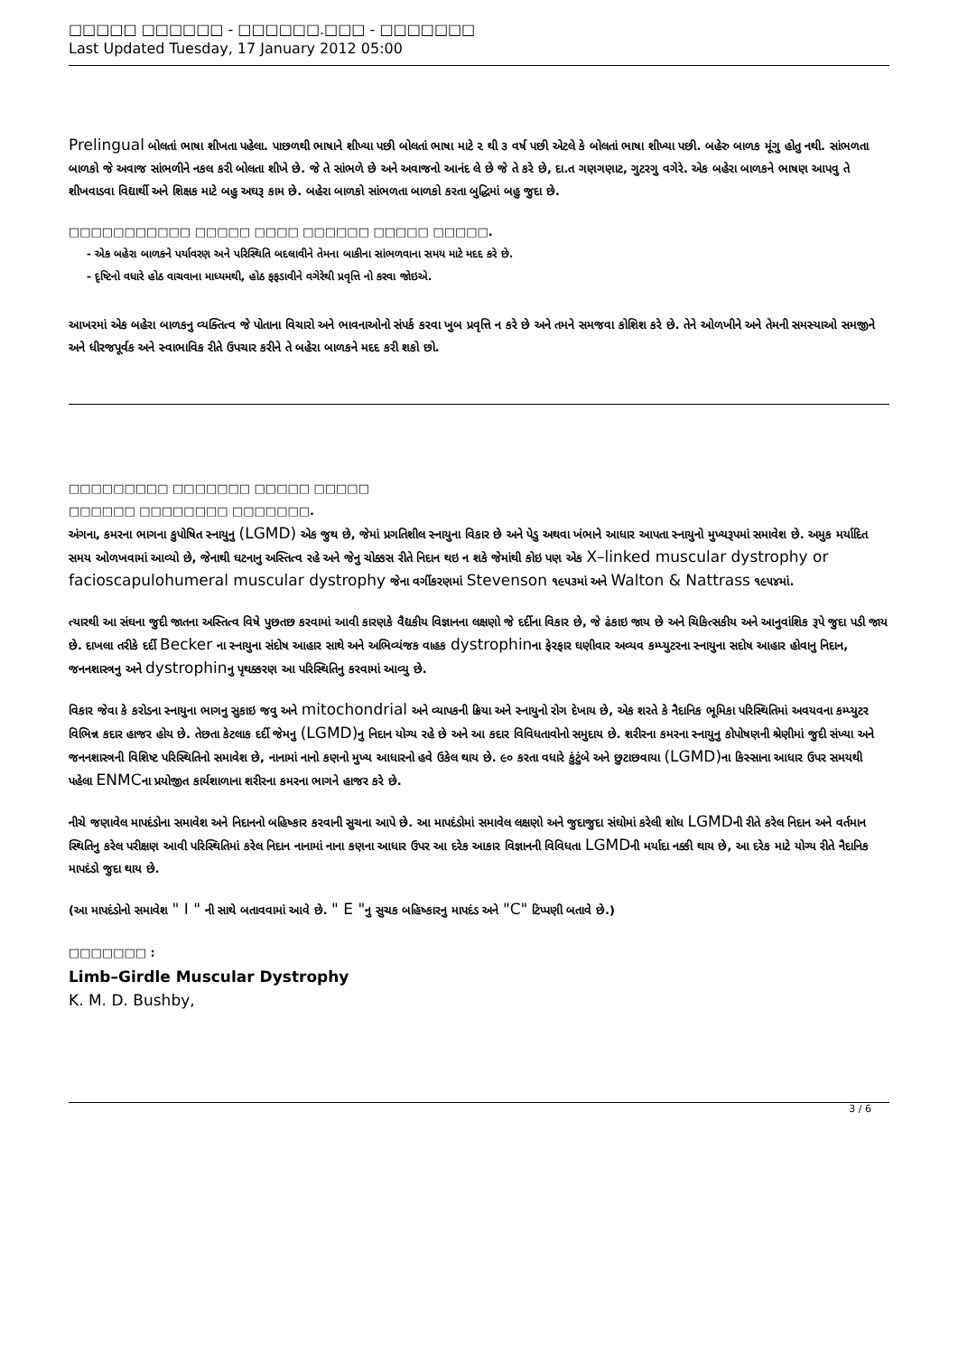□□□□□ □□□□□□ - □□□□□□.□□□ - □□□□□□□
Last Updated Tuesday, 17 January 2012 05:00
Prelingual બોલતાં ભાષા શીખતા પહેલા. પાછળથી ભાષાને શીખ્યા પછી બોલતાં ભાષા માટે ૨ થી ૩ વર્ષ પછી એટલે કે બોલતાં ભાષા શીખ્યા પછી. બહેરુ બાળક મૂંગુ હોતુ નથી. સાંભળતા બાળકો જે અવાજ સાંભળીને નકલ કરી બોલતા શીખે છે. જે તે સાંભળે છે અને અવાજનો આનંદ લે છે જે તે કરે છે, દા.ત ગણગણાટ, ગુટરગુ વગેરે. એક બહેરા બાળકને ભાષણ આપવુ તે શીખવાડવા વિદ્યાર્થી અને શિક્ષક માટે બહુ અઘરૂ કામ છે. બહેરા બાળકો સાંભળતા બાળકો કરતા બુદ્ધિમાં બહુ જુદા છે.
□□□□□□□□□□□ □□□□□ □□□□ □□□□□□ □□□□□ □□□□□.
- એક બહેરા બાળકને પર્યાવરણ અને પરિસ્થિતિ બદલાવીને તેમના બાકીના સાંભળવાના સમય માટે મદદ કરે છે.
- દૃષ્ટિનો વધારે હોઠ વાચવાના માધ્યમથી, હોઠ ફફડાવીને વગેરેથી પ્રવૃત્તિ નો કરવા જોઇએ.
આખરમાં એક બહેરા બાળકનુ વ્યક્તિત્વ જે પોતાના વિચારો અને ભાવનાઓનો સંપર્ક કરવા ખુબ પ્રવૃત્તિ ન કરે છે અને તમને સમજવા કોશિશ કરે છે. તેને ઓળખીને અને તેમની સમસ્યાઓ સમજીને અને ધીરજપૂર્વક અને સ્વાભાવિક રીતે ઉપચાર કરીને તે બહેરા બાળકને મદદ કરી શકો છો.
□□□□□□□□□ □□□□□□□ □□□□□ □□□□□
□□□□□□ □□□□□□□□ □□□□□□□.
અંગના, કમરના ભાગના કુપોષિત સ્નાયુનુ (LGMD) એક જુથ છે, જેમાં પ્રગતિશીલ સ્નાયુના વિકાર છે અને પેડુ અથવા ખંભાને આધાર આપતા સ્નાયુનો મુખ્યરૂપમાં સમાવેશ છે. અમુક મર્યાદિત સમય ઓળખવામાં આવ્યો છે, જેનાથી ઘટનાનુ અસ્તિત્વ રહે અને જેનુ ચોક્કસ રીતે નિદાન થઇ ન શકે જેમાંથી કોઇ પણ એક X–linked muscular dystrophy or facioscapulohumeral muscular dystrophy જેના વર્ગીકરણમાં Stevenson ૧૯૫૩માં અને Walton & Nattrass ૧૯૫૪માં.
ત્યારથી આ સંઘના જુદી જાતના અસ્તિત્વ વિષે પુછતછ કરવામાં આવી કારણકે વૈદ્યકીય વિજ્ઞાનના લક્ષણો જે દર્દીના વિકાર છે, જે ઢંકાઇ જાય છે અને ચિકિત્સકીય અને આનુવાંશિક રૂપે જુદા પડી જાય છે. દાખલા તરીકે દર્દી Becker ના સ્નાયુના સંદોષ આહાર સાથે અને અભિવ્યંજક વાહક dystrophinના ફેરફાર ઘણીવાર અવ્યવ કમ્પ્યુટરના સ્નાયુના સદોષ આહાર હોવાનુ નિદાન, જનનશાસ્ત્રનુ અને dystrophinનુ પૃથક્કરણ આ પરિસ્થિતિનુ કરવામાં આવ્યુ છે.
વિકાર જેવા કે કરોડના સ્નાયુના ભાગનુ સુકાઇ જવુ અને mitochondrial અને વ્યાપકની ક્રિયા અને સ્નાયુનો રોગ દેખાય છે, એક શરતે કે નૈદાનિક ભૂમિકા પરિસ્થિતિમાં અવયવના કમ્પ્યુટર વિભિન્ન કદાર હાજર હોય છે. તેછતા કેટલાક દર્દી જેમનુ (LGMD) નુ નિદાન યોગ્ય રહે છે અને આ કદાર વિવિધતાવોનો સમુદાય છે. શરીરના કમરના સ્નાયુનુ કોપોષણની શ્રેણીમાં જુદી સંખ્યા અને જનનશાસ્ત્રની વિશિષ્ટ પરિસ્થિતિનો સમાવેશ છે, નાનામાં નાનો કણનો મુખ્ય આધારનો હવે ઉકેલ થાય છે. ૯૦ કરતા વધારે કુંટુંબે અને છુટાછવાયા (LGMD) ના કિસ્સાના આધાર ઉપર સમયથી પહેલા ENMCના પ્રયોજીત કાર્યશાળાના શરીરના કમરના ભાગને હાજર કરે છે.
નીચે જણાવેલ માપદંડોના સમાવેશ અને નિદાનનો બહિષ્કાર કરવાની સુચના આપે છે. આ માપદંડોમાં સમાવેલ લક્ષણો અને જુદાજુદા સંઘોમાં કરેલી શોધ LGMDની રીતે કરેલ નિદાન અને વર્તમાન સ્થિતિનુ કરેલ પરીક્ષણ આવી પરિસ્થિતિમાં કરેલ નિદાન નાનામાં નાના કણના આધાર ઉપર આ દરેક આકાર વિજ્ઞાનની વિવિધતા LGMDની મર્યાદા નક્કી થાય છે, આ દરેક માટે યોગ્ય રીતે નૈદાનિક માપદંડો જુદા થાય છે.
(આ માપદંડોનો સમાવેશ " I " ની સાથે બતાવવામાં આવે છે. " E "નુ સુચક બહિષ્કારનુ માપદંડ અને "C" ટિપ્પણી બતાવે છે.)
□□□□□□□ :
Limb–Girdle Muscular Dystrophy
K. M. D. Bushby,
3 / 6